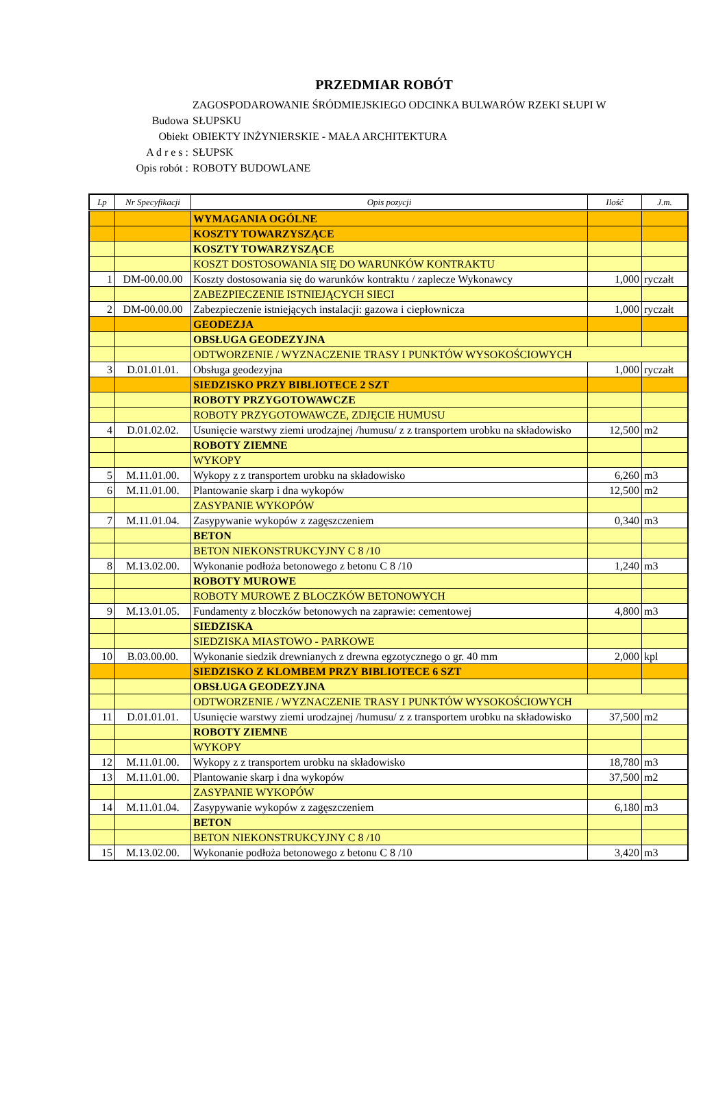PRZEDMIAR ROBÓT
ZAGOSPODAROWANIE ŚRÓDMIEJSKIEGO ODCINKA BULWARÓW RZEKI SŁUPI W
Budowa SŁUPSKU
Obiekt OBIEKTY INŻYNIERSKIE - MAŁA ARCHITEKTURA
A d r e s : SŁUPSK
Opis robót : ROBOTY BUDOWLANE
| Lp | Nr Specyfikacji | Opis pozycji | Ilość | J.m. |
| --- | --- | --- | --- | --- |
| | | WYMAGANIA OGÓLNE | | |
| | | KOSZTY TOWARZYSZĄCE | | |
| | | KOSZTY TOWARZYSZĄCE | | |
| | | KOSZT DOSTOSOWANIA SIĘ DO WARUNKÓW KONTRAKTU | | |
| 1 | DM-00.00.00 | Koszty dostosowania się do warunków kontraktu / zaplecze Wykonawcy | 1,000 | ryczałt |
| | | ZABEZPIECZENIE ISTNIEJĄCYCH SIECI | | |
| 2 | DM-00.00.00 | Zabezpieczenie istniejących instalacji: gazowa i ciepłownicza | 1,000 | ryczałt |
| | | GEODEZJA | | |
| | | OBSŁUGA GEODEZYJNA | | |
| | | ODTWORZENIE / WYZNACZENIE TRASY I PUNKTÓW WYSOKOŚCIOWYCH | | |
| 3 | D.01.01.01. | Obsługa geodezyjna | 1,000 | ryczałt |
| | | SIEDZISKO PRZY BIBLIOTECE 2 SZT | | |
| | | ROBOTY PRZYGOTOWAWCZE | | |
| | | ROBOTY PRZYGOTOWAWCZE, ZDJĘCIE HUMUSU | | |
| 4 | D.01.02.02. | Usunięcie warstwy ziemi urodzajnej /humusu/ z z transportem urobku na składowisko | 12,500 | m2 |
| | | ROBOTY ZIEMNE | | |
| | | WYKOPY | | |
| 5 | M.11.01.00. | Wykopy z z transportem urobku na składowisko | 6,260 | m3 |
| 6 | M.11.01.00. | Plantowanie skarp i dna wykopów | 12,500 | m2 |
| | | ZASYPANIE WYKOPÓW | | |
| 7 | M.11.01.04. | Zasypywanie wykopów z zagęszczeniem | 0,340 | m3 |
| | | BETON | | |
| | | BETON NIEKONSTRUKCYJNY C 8 /10 | | |
| 8 | M.13.02.00. | Wykonanie podłoża betonowego z betonu C 8 /10 | 1,240 | m3 |
| | | ROBOTY MUROWE | | |
| | | ROBOTY MUROWE Z BLOCZKÓW BETONOWYCH | | |
| 9 | M.13.01.05. | Fundamenty z bloczków betonowych na zaprawie: cementowej | 4,800 | m3 |
| | | SIEDZISKA | | |
| | | SIEDZISKA MIASTOWO - PARKOWE | | |
| 10 | B.03.00.00. | Wykonanie siedzik drewnianych z drewna egzotycznego o gr. 40 mm | 2,000 | kpl |
| | | SIEDZISKO Z KLOMBEM PRZY BIBLIOTECE 6 SZT | | |
| | | OBSŁUGA GEODEZYJNA | | |
| | | ODTWORZENIE / WYZNACZENIE TRASY I PUNKTÓW WYSOKOŚCIOWYCH | | |
| 11 | D.01.01.01. | Usunięcie warstwy ziemi urodzajnej /humusu/ z z transportem urobku na składowisko | 37,500 | m2 |
| | | ROBOTY ZIEMNE | | |
| | | WYKOPY | | |
| 12 | M.11.01.00. | Wykopy z z transportem urobku na składowisko | 18,780 | m3 |
| 13 | M.11.01.00. | Plantowanie skarp i dna wykopów | 37,500 | m2 |
| | | ZASYPANIE WYKOPÓW | | |
| 14 | M.11.01.04. | Zasypywanie wykopów z zagęszczeniem | 6,180 | m3 |
| | | BETON | | |
| | | BETON NIEKONSTRUKCYJNY C 8 /10 | | |
| 15 | M.13.02.00. | Wykonanie podłoża betonowego z betonu C 8 /10 | 3,420 | m3 |